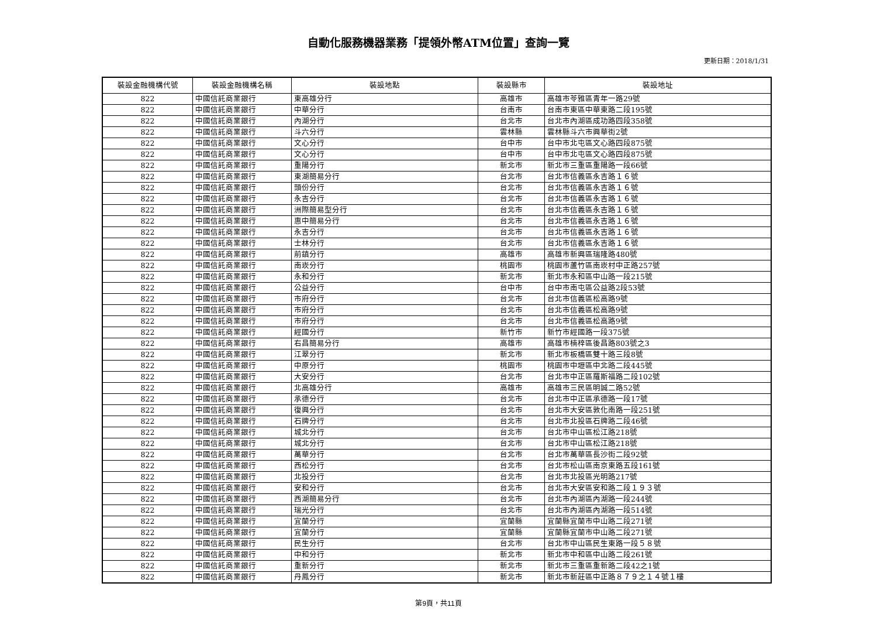自動化服務機器業務「提領外幣ATM位置」查詢一覽
更新日期：2018/1/31
| 裝設金融機構代號 | 裝設金融機構名稱 | 裝設地點 | 裝設縣市 | 裝設地址 |
| --- | --- | --- | --- | --- |
| 822 | 中國信託商業銀行 | 東高雄分行 | 高雄市 | 高雄市苓雅區青年一路29號 |
| 822 | 中國信託商業銀行 | 中華分行 | 台南市 | 台南市東區中華東路二段195號 |
| 822 | 中國信託商業銀行 | 內湖分行 | 台北市 | 台北市內湖區成功路四段358號 |
| 822 | 中國信託商業銀行 | 斗六分行 | 雲林縣 | 雲林縣斗六市興華街2號 |
| 822 | 中國信託商業銀行 | 文心分行 | 台中市 | 台中市北屯區文心路四段875號 |
| 822 | 中國信託商業銀行 | 文心分行 | 台中市 | 台中市北屯區文心路四段875號 |
| 822 | 中國信託商業銀行 | 重陽分行 | 新北市 | 新北市三重區重陽路一段66號 |
| 822 | 中國信託商業銀行 | 東湖簡易分行 | 台北市 | 台北市信義區永吉路１６號 |
| 822 | 中國信託商業銀行 | 頭份分行 | 台北市 | 台北市信義區永吉路１６號 |
| 822 | 中國信託商業銀行 | 永吉分行 | 台北市 | 台北市信義區永吉路１６號 |
| 822 | 中國信託商業銀行 | 洲際簡易型分行 | 台北市 | 台北市信義區永吉路１６號 |
| 822 | 中國信託商業銀行 | 惠中簡易分行 | 台北市 | 台北市信義區永吉路１６號 |
| 822 | 中國信託商業銀行 | 永吉分行 | 台北市 | 台北市信義區永吉路１６號 |
| 822 | 中國信託商業銀行 | 士林分行 | 台北市 | 台北市信義區永吉路１６號 |
| 822 | 中國信託商業銀行 | 前鎮分行 | 高雄市 | 高雄市新興區瑞隆路480號 |
| 822 | 中國信託商業銀行 | 南崁分行 | 桃園市 | 桃園市蘆竹區南崁村中正路257號 |
| 822 | 中國信託商業銀行 | 永和分行 | 新北市 | 新北市永和區中山路一段215號 |
| 822 | 中國信託商業銀行 | 公益分行 | 台中市 | 台中市南屯區公益路2段53號 |
| 822 | 中國信託商業銀行 | 市府分行 | 台北市 | 台北市信義區松高路9號 |
| 822 | 中國信託商業銀行 | 市府分行 | 台北市 | 台北市信義區松高路9號 |
| 822 | 中國信託商業銀行 | 市府分行 | 台北市 | 台北市信義區松高路9號 |
| 822 | 中國信託商業銀行 | 經國分行 | 新竹市 | 新竹市經國路一段375號 |
| 822 | 中國信託商業銀行 | 右昌簡易分行 | 高雄市 | 高雄市楠梓區後昌路803號之3 |
| 822 | 中國信託商業銀行 | 江翠分行 | 新北市 | 新北市板橋區雙十路三段8號 |
| 822 | 中國信託商業銀行 | 中原分行 | 桃園市 | 桃園市中壢區中北路二段445號 |
| 822 | 中國信託商業銀行 | 大安分行 | 台北市 | 台北市中正區羅斯福路二段102號 |
| 822 | 中國信託商業銀行 | 北高雄分行 | 高雄市 | 高雄市三民區明誠二路52號 |
| 822 | 中國信託商業銀行 | 承德分行 | 台北市 | 台北市中正區承德路一段17號 |
| 822 | 中國信託商業銀行 | 復興分行 | 台北市 | 台北市大安區敦化南路一段251號 |
| 822 | 中國信託商業銀行 | 石牌分行 | 台北市 | 台北市北投區石牌路二段46號 |
| 822 | 中國信託商業銀行 | 城北分行 | 台北市 | 台北市中山區松江路218號 |
| 822 | 中國信託商業銀行 | 城北分行 | 台北市 | 台北市中山區松江路218號 |
| 822 | 中國信託商業銀行 | 萬華分行 | 台北市 | 台北市萬華區長沙街二段92號 |
| 822 | 中國信託商業銀行 | 西松分行 | 台北市 | 台北市松山區南京東路五段161號 |
| 822 | 中國信託商業銀行 | 北投分行 | 台北市 | 台北市北投區光明路217號 |
| 822 | 中國信託商業銀行 | 安和分行 | 台北市 | 台北市大安區安和路二段１９３號 |
| 822 | 中國信託商業銀行 | 西湖簡易分行 | 台北市 | 台北市內湖區內湖路一段244號 |
| 822 | 中國信託商業銀行 | 瑞光分行 | 台北市 | 台北市內湖區內湖路一段514號 |
| 822 | 中國信託商業銀行 | 宜蘭分行 | 宜蘭縣 | 宜蘭縣宜蘭市中山路二段271號 |
| 822 | 中國信託商業銀行 | 宜蘭分行 | 宜蘭縣 | 宜蘭縣宜蘭市中山路二段271號 |
| 822 | 中國信託商業銀行 | 民生分行 | 台北市 | 台北市中山區民生東路一段５８號 |
| 822 | 中國信託商業銀行 | 中和分行 | 新北市 | 新北市中和區中山路二段261號 |
| 822 | 中國信託商業銀行 | 重新分行 | 新北市 | 新北市三重區重新路二段42之1號 |
| 822 | 中國信託商業銀行 | 丹鳳分行 | 新北市 | 新北市新莊區中正路８７９之１４號１樓 |
第9頁，共11頁